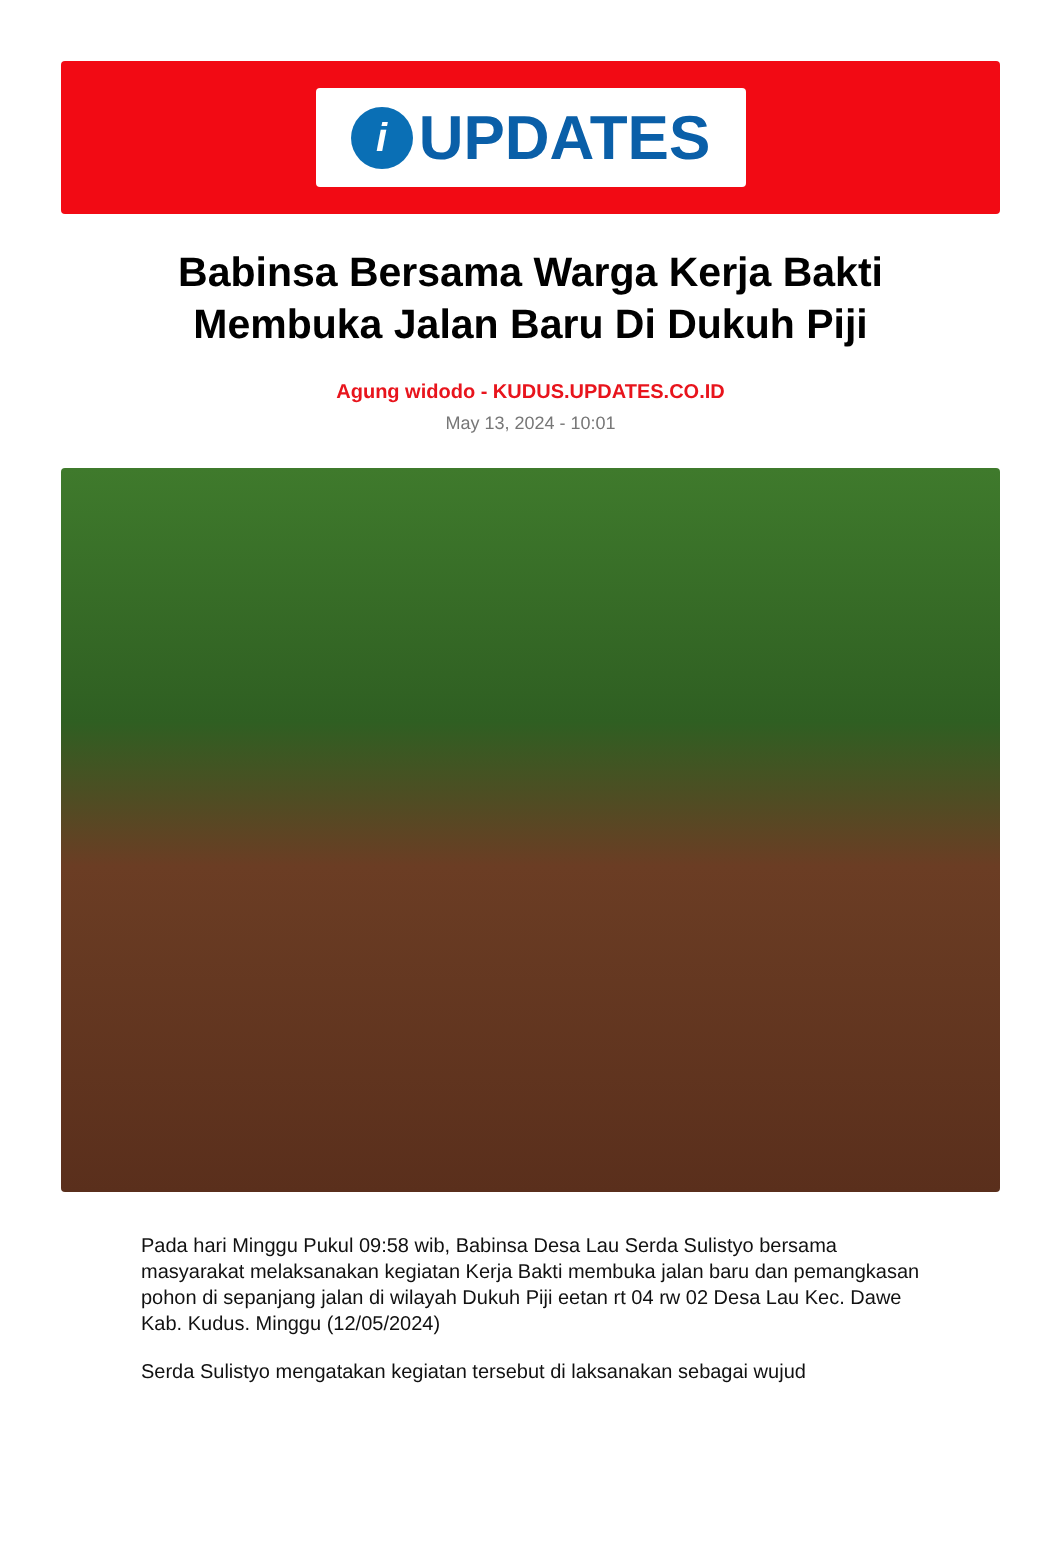i
UPDATES
Babinsa Bersama Warga Kerja Bakti Membuka Jalan Baru Di Dukuh Piji
Agung widodo - KUDUS.UPDATES.CO.ID
May 13, 2024 - 10:01
Pada hari Minggu Pukul 09:58 wib, Babinsa Desa Lau Serda Sulistyo bersama masyarakat melaksanakan kegiatan Kerja Bakti membuka jalan baru dan pemangkasan pohon di sepanjang jalan di wilayah Dukuh Piji eetan rt 04 rw 02 Desa Lau Kec. Dawe Kab. Kudus. Minggu (12/05/2024)
Serda Sulistyo mengatakan kegiatan tersebut di laksanakan sebagai wujud